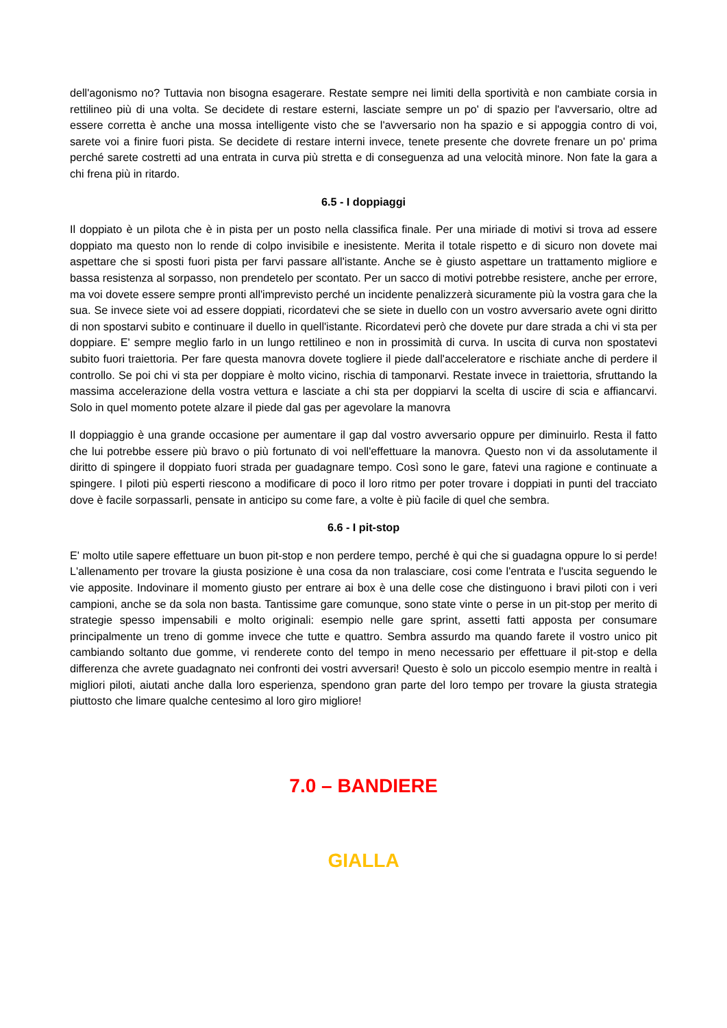dell'agonismo no? Tuttavia non bisogna esagerare. Restate sempre nei limiti della sportività e non cambiate corsia in rettilineo più di una volta. Se decidete di restare esterni, lasciate sempre un po' di spazio per l'avversario, oltre ad essere corretta è anche una mossa intelligente visto che se l'avversario non ha spazio e si appoggia contro di voi, sarete voi a finire fuori pista. Se decidete di restare interni invece, tenete presente che dovrete frenare un po' prima perché sarete costretti ad una entrata in curva più stretta e di conseguenza ad una velocità minore. Non fate la gara a chi frena più in ritardo.
6.5 - I doppiaggi
Il doppiato è un pilota che è in pista per un posto nella classifica finale. Per una miriade di motivi si trova ad essere doppiato ma questo non lo rende di colpo invisibile e inesistente. Merita il totale rispetto e di sicuro non dovete mai aspettare che si sposti fuori pista per farvi passare all'istante. Anche se è giusto aspettare un trattamento migliore e bassa resistenza al sorpasso, non prendetelo per scontato. Per un sacco di motivi potrebbe resistere, anche per errore, ma voi dovete essere sempre pronti all'imprevisto perché un incidente penalizzerà sicuramente più la vostra gara che la sua. Se invece siete voi ad essere doppiati, ricordatevi che se siete in duello con un vostro avversario avete ogni diritto di non spostarvi subito e continuare il duello in quell'istante. Ricordatevi però che dovete pur dare strada a chi vi sta per doppiare. E' sempre meglio farlo in un lungo rettilineo e non in prossimità di curva. In uscita di curva non spostatevi subito fuori traiettoria. Per fare questa manovra dovete togliere il piede dall'acceleratore e rischiate anche di perdere il controllo. Se poi chi vi sta per doppiare è molto vicino, rischia di tamponarvi. Restate invece in traiettoria, sfruttando la massima accelerazione della vostra vettura e lasciate a chi sta per doppiarvi la scelta di uscire di scia e affiancarvi. Solo in quel momento potete alzare il piede dal gas per agevolare la manovra
Il doppiaggio è una grande occasione per aumentare il gap dal vostro avversario oppure per diminuirlo. Resta il fatto che lui potrebbe essere più bravo o più fortunato di voi nell'effettuare la manovra. Questo non vi da assolutamente il diritto di spingere il doppiato fuori strada per guadagnare tempo. Così sono le gare, fatevi una ragione e continuate a spingere. I piloti più esperti riescono a modificare di poco il loro ritmo per poter trovare i doppiati in punti del tracciato dove è facile sorpassarli, pensate in anticipo su come fare, a volte è più facile di quel che sembra.
6.6 - I pit-stop
E' molto utile sapere effettuare un buon pit-stop e non perdere tempo, perché è qui che si guadagna oppure lo si perde! L'allenamento per trovare la giusta posizione è una cosa da non tralasciare, cosi come l'entrata e l'uscita seguendo le vie apposite. Indovinare il momento giusto per entrare ai box è una delle cose che distinguono i bravi piloti con i veri campioni, anche se da sola non basta. Tantissime gare comunque, sono state vinte o perse in un pit-stop per merito di strategie spesso impensabili e molto originali: esempio nelle gare sprint, assetti fatti apposta per consumare principalmente un treno di gomme invece che tutte e quattro. Sembra assurdo ma quando farete il vostro unico pit cambiando soltanto due gomme, vi renderete conto del tempo in meno necessario per effettuare il pit-stop e della differenza che avrete guadagnato nei confronti dei vostri avversari! Questo è solo un piccolo esempio mentre in realtà i migliori piloti, aiutati anche dalla loro esperienza, spendono gran parte del loro tempo per trovare la giusta strategia piuttosto che limare qualche centesimo al loro giro migliore!
7.0 – BANDIERE
GIALLA